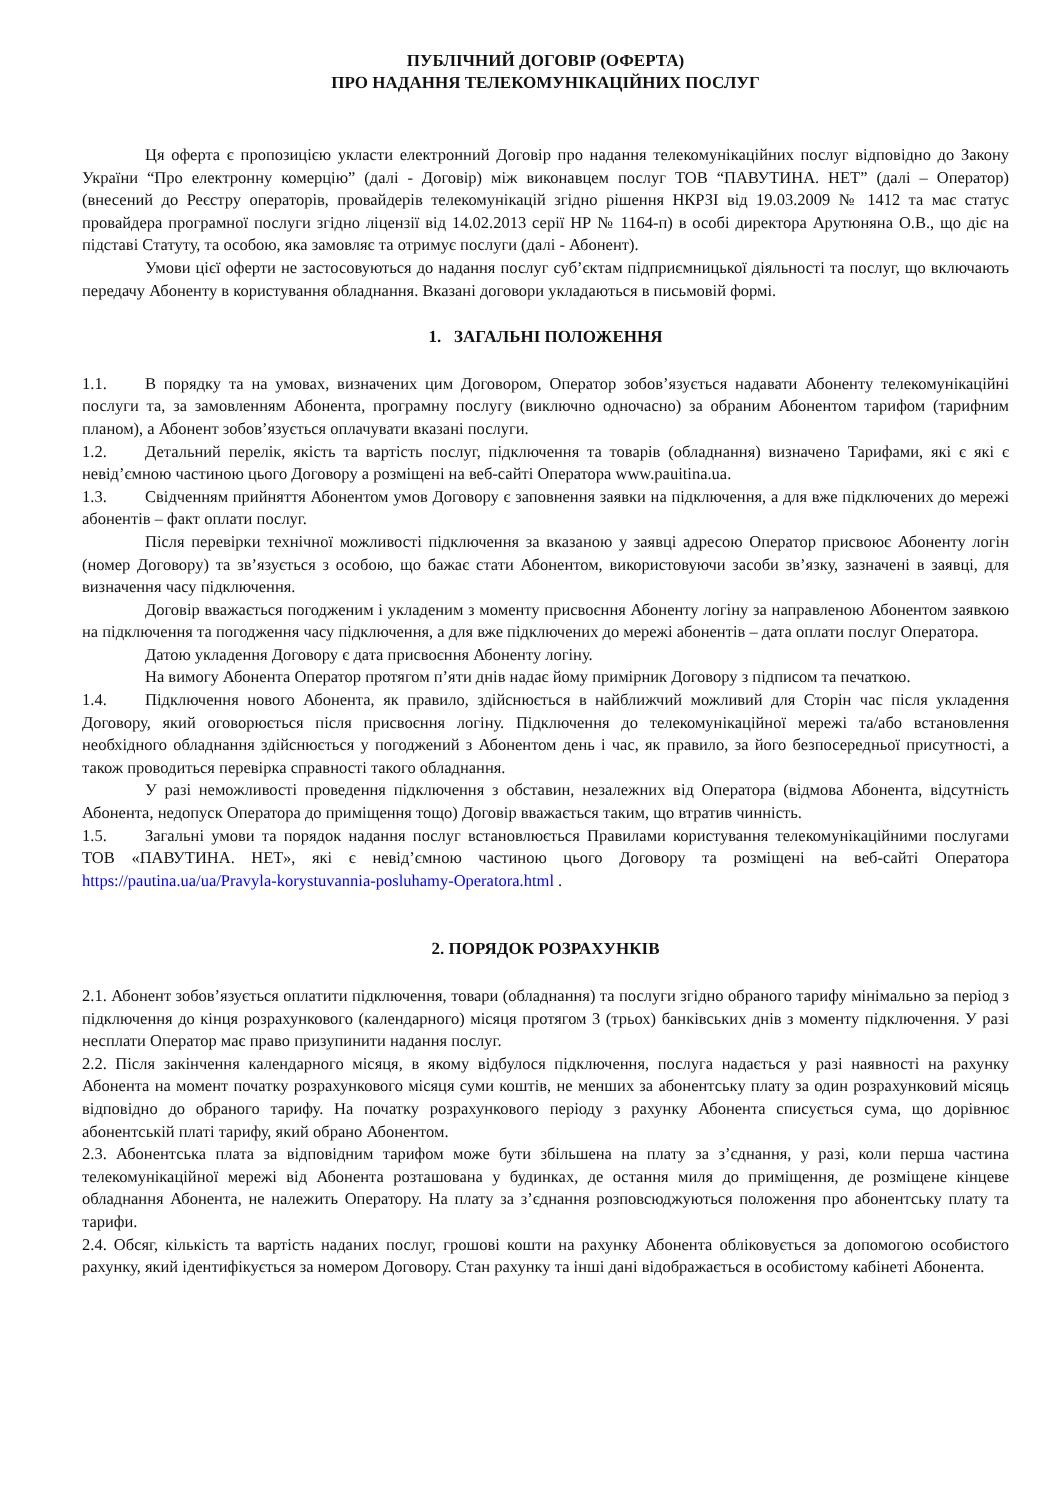ПУБЛІЧНИЙ ДОГОВІР (ОФЕРТА)
ПРО НАДАННЯ ТЕЛЕКОМУНІКАЦІЙНИХ ПОСЛУГ
Ця оферта є пропозицією укласти електронний Договір про надання телекомунікаційних послуг відповідно до Закону України “Про електронну комерцію” (далі - Договір) між виконавцем послуг ТОВ “ПАВУТИНА. НЕТ” (далі – Оператор) (внесений до Реєстру операторів, провайдерів телекомунікацій згідно рішення НКРЗІ від 19.03.2009 № 1412 та має статус провайдера програмної послуги згідно ліцензії від 14.02.2013 серії НР № 1164-п) в особі директора Арутюняна О.В., що діє на підставі Статуту, та особою, яка замовляє та отримує послуги (далі - Абонент).
Умови цієї оферти не застосовуються до надання послуг суб’єктам підприємницької діяльності та послуг, що включають передачу Абоненту в користування обладнання. Вказані договори укладаються в письмовій формі.
1. ЗАГАЛЬНІ ПОЛОЖЕННЯ
1.1. В порядку та на умовах, визначених цим Договором, Оператор зобов’язується надавати Абоненту телекомунікаційні послуги та, за замовленням Абонента, програмну послугу (виключно одночасно) за обраним Абонентом тарифом (тарифним планом), а Абонент зобов’язується оплачувати вказані послуги.
1.2. Детальний перелік, якість та вартість послуг, підключення та товарів (обладнання) визначено Тарифами, які є які є невід’ємною частиною цього Договору а розміщені на веб-сайті Оператора www.pauitina.ua.
1.3. Свідченням прийняття Абонентом умов Договору є заповнення заявки на підключення, а для вже підключених до мережі абонентів – факт оплати послуг.
Після перевірки технічної можливості підключення за вказаною у заявці адресою Оператор присвоює Абоненту логін (номер Договору) та зв’язується з особою, що бажає стати Абонентом, використовуючи засоби зв’язку, зазначені в заявці, для визначення часу підключення.
Договір вважається погодженим і укладеним з моменту присвоєння Абоненту логіну за направленою Абонентом заявкою на підключення та погодження часу підключення, а для вже підключених до мережі абонентів – дата оплати послуг Оператора.
Датою укладення Договору є дата присвоєння Абоненту логіну.
На вимогу Абонента Оператор протягом п’яти днів надає йому примірник Договору з підписом та печаткою.
1.4. Підключення нового Абонента, як правило, здійснюється в найближчий можливий для Сторін час після укладення Договору, який оговорюється після присвоєння логіну. Підключення до телекомунікаційної мережі та/або встановлення необхідного обладнання здійснюється у погоджений з Абонентом день і час, як правило, за його безпосередньої присутності, а також проводиться перевірка справності такого обладнання.
У разі неможливості проведення підключення з обставин, незалежних від Оператора (відмова Абонента, відсутність Абонента, недопуск Оператора до приміщення тощо) Договір вважається таким, що втратив чинність.
1.5. Загальні умови та порядок надання послуг встановлюється Правилами користування телекомунікаційними послугами ТОВ «ПАВУТИНА. НЕТ», які є невід’ємною частиною цього Договору та розміщені на веб-сайті Оператора https://pautina.ua/ua/Pravyla-korystuvannia-posluhamy-Operatora.html .
2. ПОРЯДОК РОЗРАХУНКІВ
2.1. Абонент зобов’язується оплатити підключення, товари (обладнання) та послуги згідно обраного тарифу мінімально за період з підключення до кінця розрахункового (календарного) місяця протягом 3 (трьох) банківських днів з моменту підключення. У разі несплати Оператор має право призупинити надання послуг.
2.2. Після закінчення календарного місяця, в якому відбулося підключення, послуга надається у разі наявності на рахунку Абонента на момент початку розрахункового місяця суми коштів, не менших за абонентську плату за один розрахунковий місяць відповідно до обраного тарифу. На початку розрахункового періоду з рахунку Абонента списується сума, що дорівнює абонентській платі тарифу, який обрано Абонентом.
2.3. Абонентська плата за відповідним тарифом може бути збільшена на плату за з’єднання, у разі, коли перша частина телекомунікаційної мережі від Абонента розташована у будинках, де остання миля до приміщення, де розміщене кінцеве обладнання Абонента, не належить Оператору. На плату за з’єднання розповсюджуються положення про абонентську плату та тарифи.
2.4. Обсяг, кількість та вартість наданих послуг, грошові кошти на рахунку Абонента обліковується за допомогою особистого рахунку, який ідентифікується за номером Договору. Стан рахунку та інші дані відображається в особистому кабінеті Абонента.